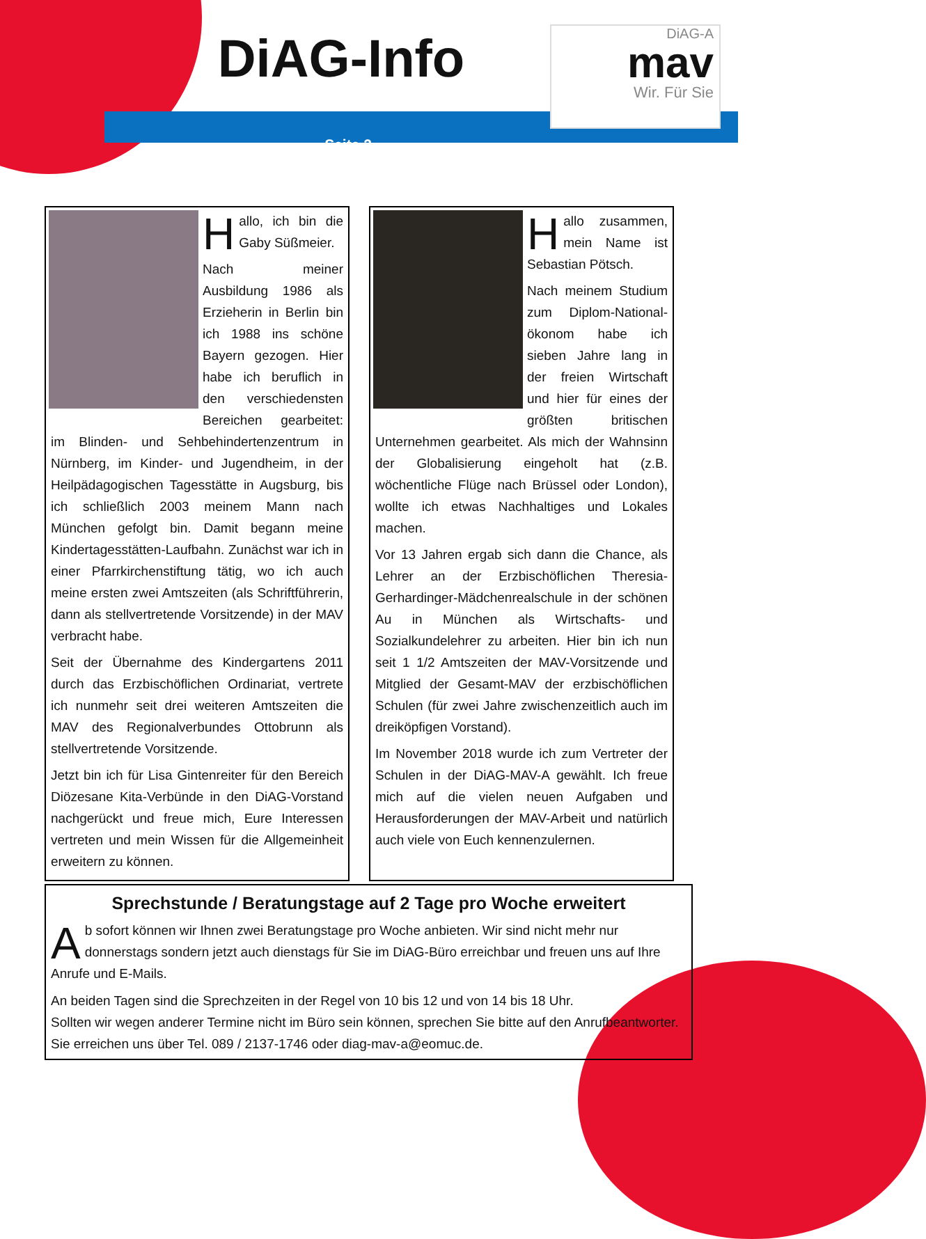DiAG-A
mav
Wir. Für Sie
DiAG-Info
Seite 2
Hallo, ich bin die Gaby Süßmeier.
Nach meiner Ausbildung 1986 als Erzieherin in Berlin bin ich 1988 ins schöne Bayern gezogen. Hier habe ich beruflich in den verschiedensten Bereichen gearbeitet: im Blinden- und Sehbehindertenzentrum in Nürnberg, im Kinder- und Jugendheim, in der Heilpädagogischen Tagesstätte in Augsburg, bis ich schließlich 2003 meinem Mann nach München gefolgt bin. Damit begann meine Kindertagesstätten-Laufbahn. Zunächst war ich in einer Pfarrkirchenstiftung tätig, wo ich auch meine ersten zwei Amtszeiten (als Schriftführerin, dann als stellvertretende Vorsitzende) in der MAV verbracht habe.
Seit der Übernahme des Kindergartens 2011 durch das Erzbischöflichen Ordinariat, vertrete ich nunmehr seit drei weiteren Amtszeiten die MAV des Regionalverbundes Ottobrunn als stellvertretende Vorsitzende.
Jetzt bin ich für Lisa Gintenreiter für den Bereich Diözesane Kita-Verbünde in den DiAG-Vorstand nachgerückt und freue mich, Eure Interessen vertreten und mein Wissen für die Allgemeinheit erweitern zu können.
Hallo zusammen, mein Name ist Sebastian Pötsch.
Nach meinem Studium zum Diplom-National-ökonom habe ich sieben Jahre lang in der freien Wirtschaft und hier für eines der größten britischen Unternehmen gearbeitet. Als mich der Wahnsinn der Globalisierung eingeholt hat (z.B. wöchentliche Flüge nach Brüssel oder London), wollte ich etwas Nachhaltiges und Lokales machen.
Vor 13 Jahren ergab sich dann die Chance, als Lehrer an der Erzbischöflichen Theresia-Gerhardinger-Mädchenrealschule in der schönen Au in München als Wirtschafts- und Sozialkundelehrer zu arbeiten. Hier bin ich nun seit 1 1/2 Amtszeiten der MAV-Vorsitzende und Mitglied der Gesamt-MAV der erzbischöflichen Schulen (für zwei Jahre zwischenzeitlich auch im dreiköpfigen Vorstand).
Im November 2018 wurde ich zum Vertreter der Schulen in der DiAG-MAV-A gewählt. Ich freue mich auf die vielen neuen Aufgaben und Herausforderungen der MAV-Arbeit und natürlich auch viele von Euch kennenzulernen.
Sprechstunde / Beratungstage auf 2 Tage pro Woche erweitert
Ab sofort können wir Ihnen zwei Beratungstage pro Woche anbieten. Wir sind nicht mehr nur donnerstags sondern jetzt auch dienstags für Sie im DiAG-Büro erreichbar und freuen uns auf Ihre Anrufe und E-Mails.
An beiden Tagen sind die Sprechzeiten in der Regel von 10 bis 12 und von 14 bis 18 Uhr.
Sollten wir wegen anderer Termine nicht im Büro sein können, sprechen Sie bitte auf den Anrufbeantworter. Sie erreichen uns über Tel. 089 / 2137-1746 oder diag-mav-a@eomuc.de.